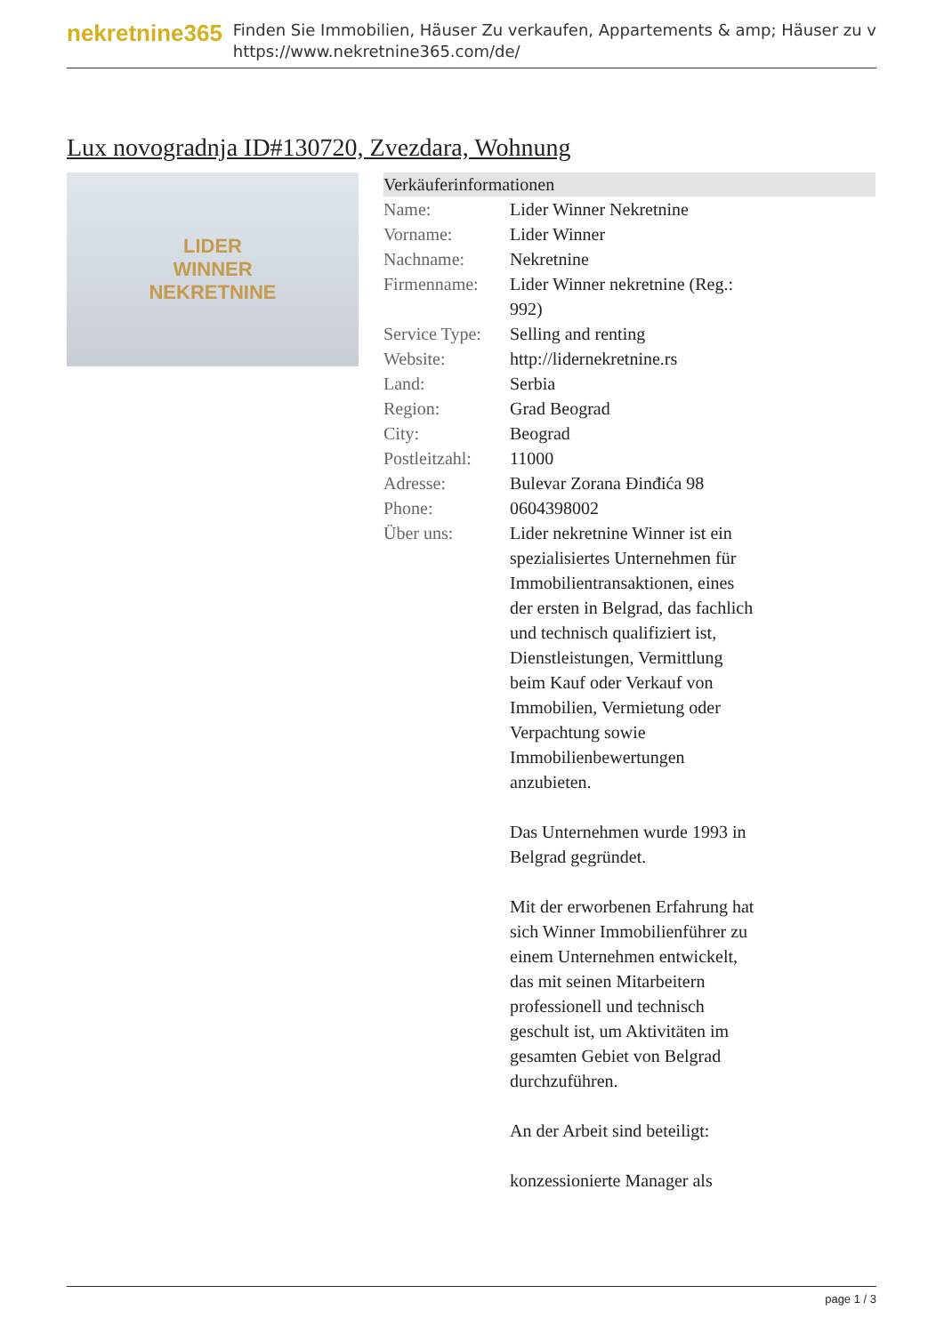nekretnine365
Finden Sie Immobilien, Häuser Zu verkaufen, Appartements & amp; Häuser zu v
https://www.nekretnine365.com/de/
Lux novogradnja ID#130720, Zvezdara, Wohnung
LIDER
WINNER
NEKRETNINE
Verkäuferinformationen
| Name: | Lider Winner Nekretnine |
| Vorname: | Lider Winner |
| Nachname: | Nekretnine |
| Firmenname: | Lider Winner nekretnine (Reg.: 992) |
| Service Type: | Selling and renting |
| Website: | http://lidernekretnine.rs |
| Land: | Serbia |
| Region: | Grad Beograd |
| City: | Beograd |
| Postleitzahl: | 11000 |
| Adresse: | Bulevar Zorana Đinđića 98 |
| Phone: | 0604398002 |
| Über uns: | Lider nekretnine Winner ist ein spezialisiertes Unternehmen für Immobilientransaktionen, eines der ersten in Belgrad, das fachlich und technisch qualifiziert ist, Dienstleistungen, Vermittlung beim Kauf oder Verkauf von Immobilien, Vermietung oder Verpachtung sowie Immobilienbewertungen anzubieten. Das Unternehmen wurde 1993 in Belgrad gegründet. Mit der erworbenen Erfahrung hat sich Winner Immobilienführer zu einem Unternehmen entwickelt, das mit seinen Mitarbeitern professionell und technisch geschult ist, um Aktivitäten im gesamten Gebiet von Belgrad durchzuführen. An der Arbeit sind beteiligt: konzessionierte Manager als |
page 1 / 3